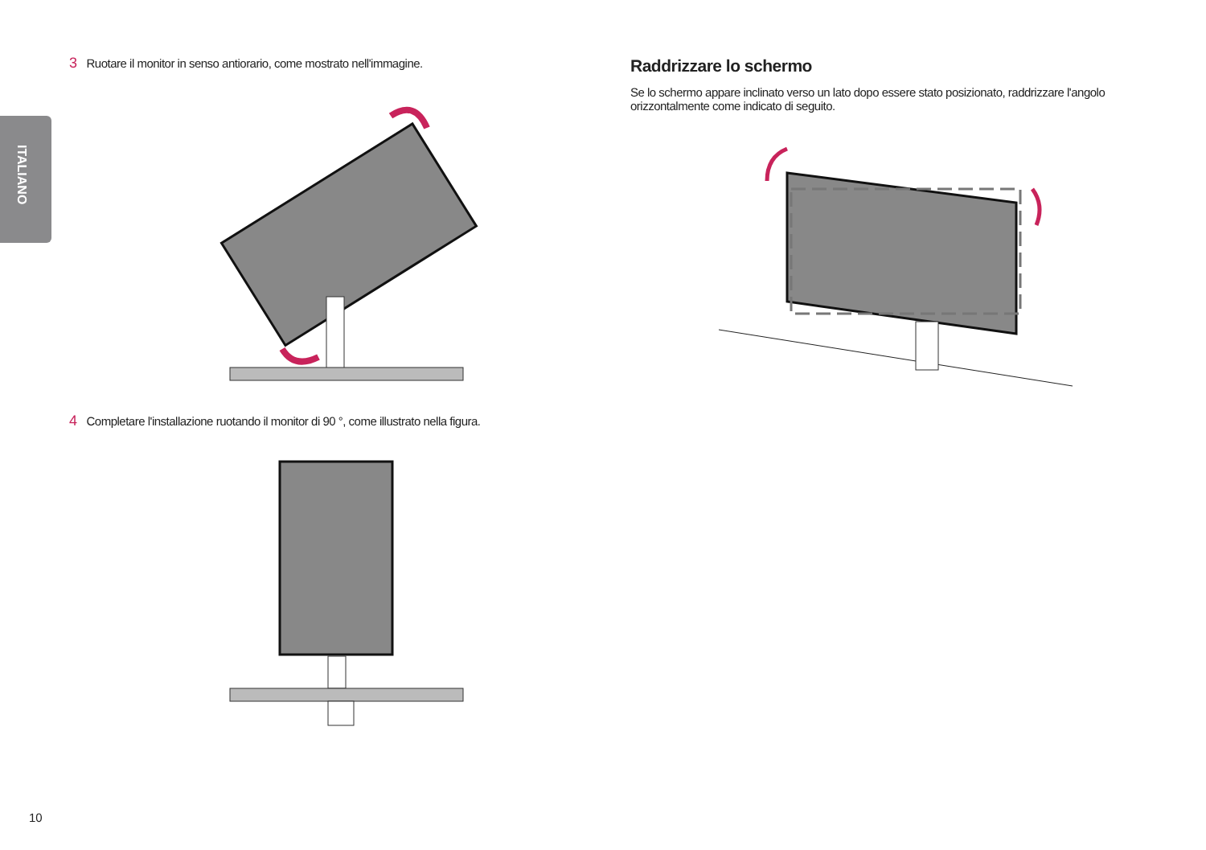ITALIANO
3 Ruotare il monitor in senso antiorario, come mostrato nell'immagine.
4 Completare l'installazione ruotando il monitor di 90 °, come illustrato nella figura.
Raddrizzare lo schermo
Se lo schermo appare inclinato verso un lato dopo essere stato posizionato, raddrizzare l'angolo orizzontalmente come indicato di seguito.
10